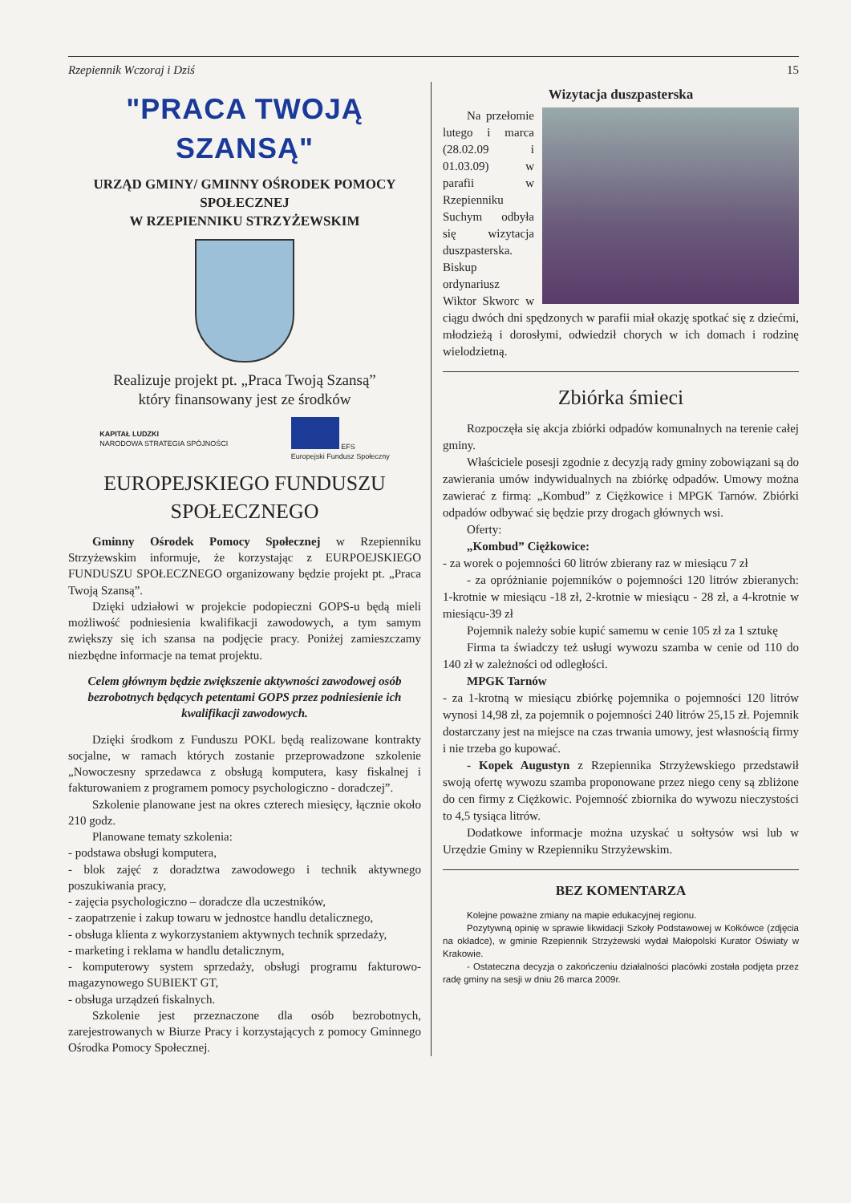Rzepiennik Wczoraj i Dziś 15
"PRACA TWOJĄ SZANSĄ"
URZĄD GMINY/ GMINNY OŚRODEK POMOCY SPOŁECZNEJ
W RZEPIENNIKU STRZYŻEWSKIM
Realizuje projekt pt. „Praca Twoją Szansą”
który finansowany jest ze środków
KAPITAŁ LUDZKI
NARODOWA STRATEGIA SPÓJNOŚCI EFS
Europejski Fundusz Społeczny
EUROPEJSKIEGO FUNDUSZU SPOŁECZNEGO
Gminny Ośrodek Pomocy Społecznej w Rzepienniku Strzyżewskim informuje, że korzystając z EURPOEJSKIEGO FUNDUSZU SPOŁECZNEGO organizowany będzie projekt pt. „Praca Twoją Szansą”.
Dzięki udziałowi w projekcie podopieczni GOPS-u będą mieli możliwość podniesienia kwalifikacji zawodowych, a tym samym zwiększy się ich szansa na podjęcie pracy. Poniżej zamieszczamy niezbędne informacje na temat projektu.
Celem głównym będzie zwiększenie aktywności zawodowej osób bezrobotnych będących petentami GOPS przez podniesienie ich kwalifikacji zawodowych.
Dzięki środkom z Funduszu POKL będą realizowane kontrakty socjalne, w ramach których zostanie przeprowadzone szkolenie „Nowoczesny sprzedawca z obsługą komputera, kasy fiskalnej i fakturowaniem z programem pomocy psychologiczno - doradczej”.
Szkolenie planowane jest na okres czterech miesięcy, łącznie około 210 godz.
Planowane tematy szkolenia:
- podstawa obsługi komputera,
- blok zajęć z doradztwa zawodowego i technik aktywnego poszukiwania pracy,
- zajęcia psychologiczno – doradcze dla uczestników,
- zaopatrzenie i zakup towaru w jednostce handlu detalicznego,
- obsługa klienta z wykorzystaniem aktywnych technik sprzedaży,
- marketing i reklama w handlu detalicznym,
- komputerowy system sprzedaży, obsługi programu fakturowo-magazynowego SUBIEKT GT,
- obsługa urządzeń fiskalnych.
Szkolenie jest przeznaczone dla osób bezrobotnych, zarejestrowanych w Biurze Pracy i korzystających z pomocy Gminnego Ośrodka Pomocy Społecznej.
Wizytacja duszpasterska
Na przełomie lutego i marca (28.02.09 i 01.03.09) w parafii w Rzepienniku Suchym odbyła się wizytacja duszpasterska. Biskup ordynariusz Wiktor Skworc w ciągu dwóch dni spędzonych w parafii miał okazję spotkać się z dziećmi, młodzieżą i dorosłymi, odwiedził chorych w ich domach i rodzinę wielodzietną.
Zbiórka śmieci
Rozpoczęła się akcja zbiórki odpadów komunalnych na terenie całej gminy.
Właściciele posesji zgodnie z decyzją rady gminy zobowiązani są do zawierania umów indywidualnych na zbiórkę odpadów. Umowy można zawierać z firmą: „Kombud” z Ciężkowice i MPGK Tarnów. Zbiórki odpadów odbywać się będzie przy drogach głównych wsi.
Oferty:
„Kombud” Ciężkowice:
- za worek o pojemności 60 litrów zbierany raz w miesiącu 7 zł
- za opróżnianie pojemników o pojemności 120 litrów zbieranych: 1-krotnie w miesiącu -18 zł, 2-krotnie w miesiącu - 28 zł, a 4-krotnie w miesiącu-39 zł
Pojemnik należy sobie kupić samemu w cenie 105 zł za 1 sztukę
Firma ta świadczy też usługi wywozu szamba w cenie od 110 do 140 zł w zależności od odległości.
MPGK Tarnów
- za 1-krotną w miesiącu zbiórkę pojemnika o pojemności 120 litrów wynosi 14,98 zł, za pojemnik o pojemności 240 litrów 25,15 zł. Pojemnik dostarczany jest na miejsce na czas trwania umowy, jest własnością firmy i nie trzeba go kupować.
- Kopek Augustyn z Rzepiennika Strzyżewskiego przedstawił swoją ofertę wywozu szamba proponowane przez niego ceny są zbliżone do cen firmy z Ciężkowic. Pojemność zbiornika do wywozu nieczystości to 4,5 tysiąca litrów.
Dodatkowe informacje można uzyskać u sołtysów wsi lub w Urzędzie Gminy w Rzepienniku Strzyżewskim.
BEZ KOMENTARZA
Kolejne poważne zmiany na mapie edukacyjnej regionu.
Pozytywną opinię w sprawie likwidacji Szkoły Podstawowej w Kołkówce (zdjęcia na okładce), w gminie Rzepiennik Strzyżewski wydał Małopolski Kurator Oświaty w Krakowie.
- Ostateczna decyzja o zakończeniu działalności placówki została podjęta przez radę gminy na sesji w dniu 26 marca 2009r.